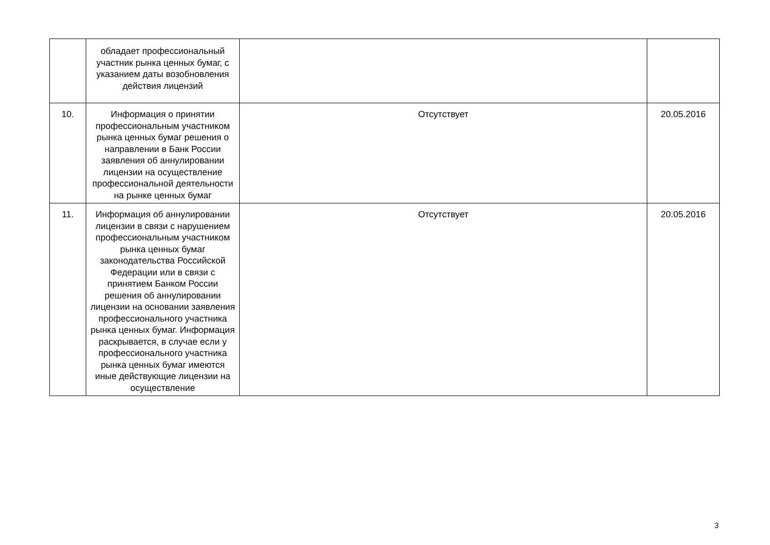| | обладает профессиональный участник рынка ценных бумаг, с указанием даты возобновления действия лицензий | | |
| 10. | Информация о принятии профессиональным участником рынка ценных бумаг решения о направлении в Банк России заявления об аннулировании лицензии на осуществление профессиональной деятельности на рынке ценных бумаг | Отсутствует | 20.05.2016 |
| 11. | Информация об аннулировании лицензии в связи с нарушением профессиональным участником рынка ценных бумаг законодательства Российской Федерации или в связи с принятием Банком России решения об аннулировании лицензии на основании заявления профессионального участника рынка ценных бумаг. Информация раскрывается, в случае если у профессионального участника рынка ценных бумаг имеются иные действующие лицензии на осуществление | Отсутствует | 20.05.2016 |
3